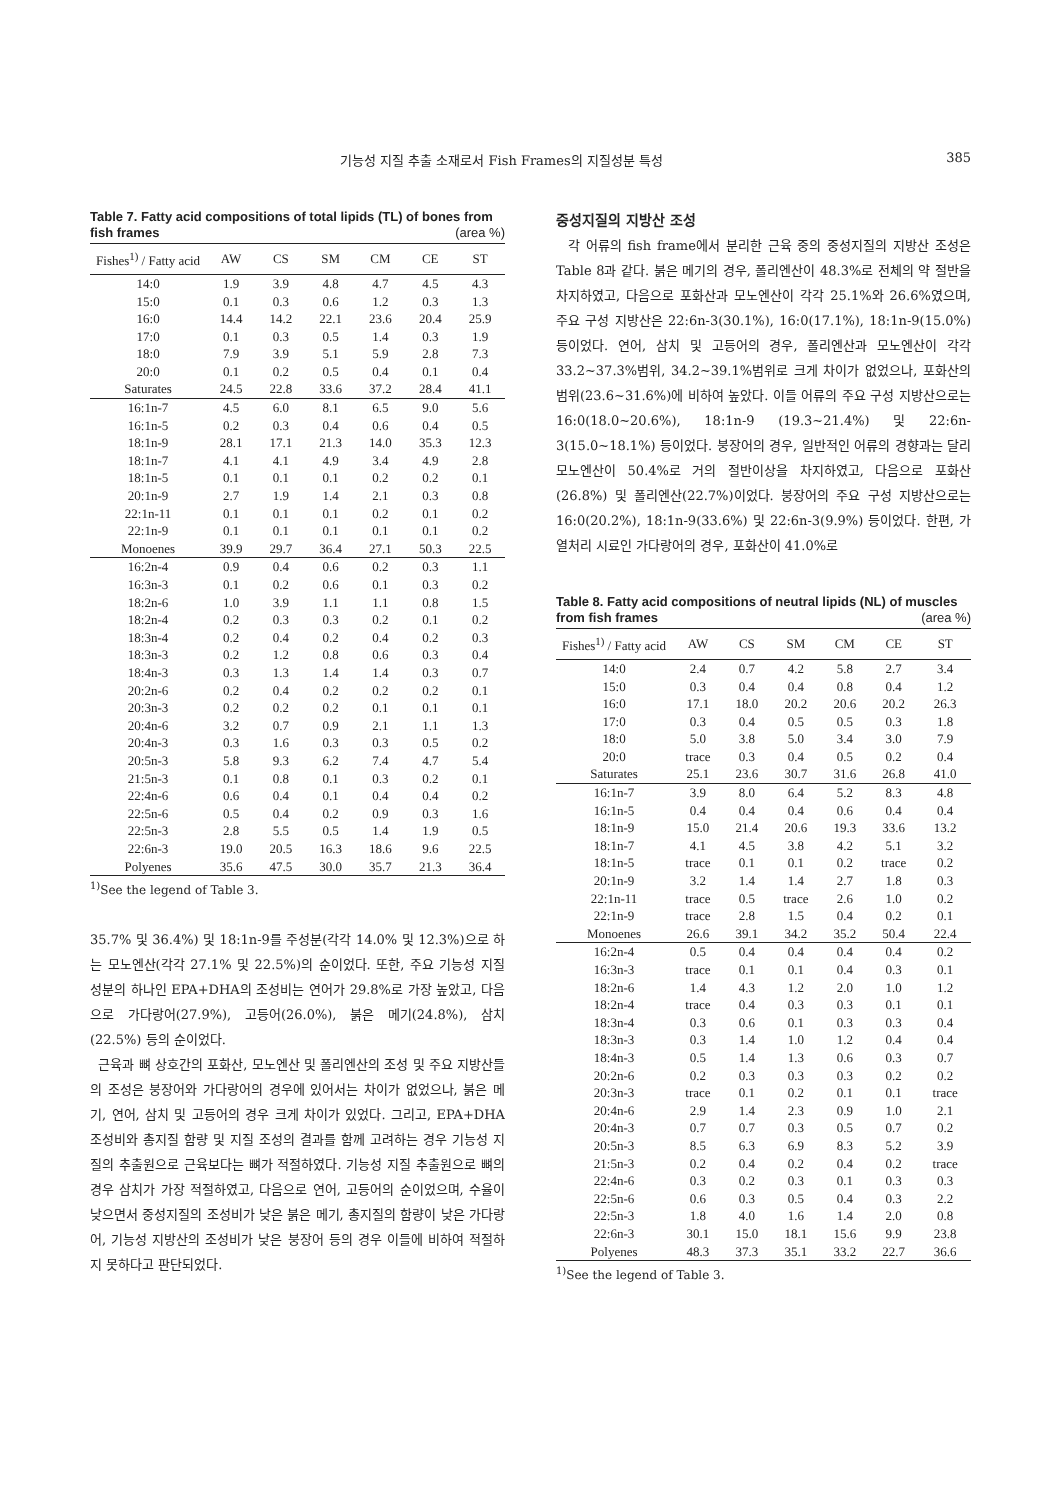기능성 지질 추출 소재로서 Fish Frames의 지질성분 특성 385
Table 7. Fatty acid compositions of total lipids (TL) of bones from fish frames (area %)
| Fishes<sup>1)</sup> / Fatty acid | AW | CS | SM | CM | CE | ST |
| --- | --- | --- | --- | --- | --- | --- |
| 14:0 | 1.9 | 3.9 | 4.8 | 4.7 | 4.5 | 4.3 |
| 15:0 | 0.1 | 0.3 | 0.6 | 1.2 | 0.3 | 1.3 |
| 16:0 | 14.4 | 14.2 | 22.1 | 23.6 | 20.4 | 25.9 |
| 17:0 | 0.1 | 0.3 | 0.5 | 1.4 | 0.3 | 1.9 |
| 18:0 | 7.9 | 3.9 | 5.1 | 5.9 | 2.8 | 7.3 |
| 20:0 | 0.1 | 0.2 | 0.5 | 0.4 | 0.1 | 0.4 |
| Saturates | 24.5 | 22.8 | 33.6 | 37.2 | 28.4 | 41.1 |
| 16:1n-7 | 4.5 | 6.0 | 8.1 | 6.5 | 9.0 | 5.6 |
| 16:1n-5 | 0.2 | 0.3 | 0.4 | 0.6 | 0.4 | 0.5 |
| 18:1n-9 | 28.1 | 17.1 | 21.3 | 14.0 | 35.3 | 12.3 |
| 18:1n-7 | 4.1 | 4.1 | 4.9 | 3.4 | 4.9 | 2.8 |
| 18:1n-5 | 0.1 | 0.1 | 0.1 | 0.2 | 0.2 | 0.1 |
| 20:1n-9 | 2.7 | 1.9 | 1.4 | 2.1 | 0.3 | 0.8 |
| 22:1n-11 | 0.1 | 0.1 | 0.1 | 0.2 | 0.1 | 0.2 |
| 22:1n-9 | 0.1 | 0.1 | 0.1 | 0.1 | 0.1 | 0.2 |
| Monoenes | 39.9 | 29.7 | 36.4 | 27.1 | 50.3 | 22.5 |
| 16:2n-4 | 0.9 | 0.4 | 0.6 | 0.2 | 0.3 | 1.1 |
| 16:3n-3 | 0.1 | 0.2 | 0.6 | 0.1 | 0.3 | 0.2 |
| 18:2n-6 | 1.0 | 3.9 | 1.1 | 1.1 | 0.8 | 1.5 |
| 18:2n-4 | 0.2 | 0.3 | 0.3 | 0.2 | 0.1 | 0.2 |
| 18:3n-4 | 0.2 | 0.4 | 0.2 | 0.4 | 0.2 | 0.3 |
| 18:3n-3 | 0.2 | 1.2 | 0.8 | 0.6 | 0.3 | 0.4 |
| 18:4n-3 | 0.3 | 1.3 | 1.4 | 1.4 | 0.3 | 0.7 |
| 20:2n-6 | 0.2 | 0.4 | 0.2 | 0.2 | 0.2 | 0.1 |
| 20:3n-3 | 0.2 | 0.2 | 0.2 | 0.1 | 0.1 | 0.1 |
| 20:4n-6 | 3.2 | 0.7 | 0.9 | 2.1 | 1.1 | 1.3 |
| 20:4n-3 | 0.3 | 1.6 | 0.3 | 0.3 | 0.5 | 0.2 |
| 20:5n-3 | 5.8 | 9.3 | 6.2 | 7.4 | 4.7 | 5.4 |
| 21:5n-3 | 0.1 | 0.8 | 0.1 | 0.3 | 0.2 | 0.1 |
| 22:4n-6 | 0.6 | 0.4 | 0.1 | 0.4 | 0.4 | 0.2 |
| 22:5n-6 | 0.5 | 0.4 | 0.2 | 0.9 | 0.3 | 1.6 |
| 22:5n-3 | 2.8 | 5.5 | 0.5 | 1.4 | 1.9 | 0.5 |
| 22:6n-3 | 19.0 | 20.5 | 16.3 | 18.6 | 9.6 | 22.5 |
| Polyenes | 35.6 | 47.5 | 30.0 | 35.7 | 21.3 | 36.4 |
<sup>1)</sup> See the legend of Table 3.
35.7% 및 36.4%) 및 18:1n-9를 주성분(각각 14.0% 및 12.3%)으로 하는 모노엔산(각각 27.1% 및 22.5%)의 순이었다. 또한, 주요 기능성 지질 성분의 하나인 EPA+DHA의 조성비는 연어가 29.8%로 가장 높았고, 다음으로 가다랑어(27.9%), 고등어(26.0%), 붉은 메기(24.8%), 삼치(22.5%) 등의 순이었다.
근육과 뼈 상호간의 포화산, 모노엔산 및 폴리엔산의 조성 및 주요 지방산들의 조성은 붕장어와 가다랑어의 경우에 있어서는 차이가 없었으나, 붉은 메기, 연어, 삼치 및 고등어의 경우 크게 차이가 있었다. 그리고, EPA+DHA 조성비와 총지질 함량 및 지질 조성의 결과를 함께 고려하는 경우 기능성 지질의 추출원으로 근육보다는 뼈가 적절하였다. 기능성 지질 추출원으로 뼈의 경우 삼치가 가장 적절하였고, 다음으로 연어, 고등어의 순이었으며, 수율이 낮으면서 중성지질의 조성비가 낮은 붉은 메기, 총지질의 함량이 낮은 가다랑어, 기능성 지방산의 조성비가 낮은 붕장어 등의 경우 이들에 비하여 적절하지 못하다고 판단되었다.
중성지질의 지방산 조성
각 어류의 fish frame에서 분리한 근육 중의 중성지질의 지방산 조성은 Table 8과 같다. 붉은 메기의 경우, 폴리엔산이 48.3%로 전체의 약 절반을 차지하였고, 다음으로 포화산과 모노엔산이 각각 25.1%와 26.6%였으며, 주요 구성 지방산은 22:6n-3(30.1%), 16:0(17.1%), 18:1n-9(15.0%) 등이었다. 연어, 삼치 및 고등어의 경우, 폴리엔산과 모노엔산이 각각 33.2~37.3%범위, 34.2~39.1%범위로 크게 차이가 없었으나, 포화산의 범위(23.6~31.6%)에 비하여 높았다. 이들 어류의 주요 구성 지방산으로는 16:0(18.0~20.6%), 18:1n-9 (19.3~21.4%) 및 22:6n-3(15.0~18.1%) 등이었다. 붕장어의 경우, 일반적인 어류의 경향과는 달리 모노엔산이 50.4%로 거의 절반이상을 차지하였고, 다음으로 포화산(26.8%) 및 폴리엔산(22.7%)이었다. 붕장어의 주요 구성 지방산으로는 16:0(20.2%), 18:1n-9(33.6%) 및 22:6n-3(9.9%) 등이었다. 한편, 가열처리 시료인 가다랑어의 경우, 포화산이 41.0%로
Table 8. Fatty acid compositions of neutral lipids (NL) of muscles from fish frames (area %)
| Fishes<sup>1)</sup> / Fatty acid | AW | CS | SM | CM | CE | ST |
| --- | --- | --- | --- | --- | --- | --- |
| 14:0 | 2.4 | 0.7 | 4.2 | 5.8 | 2.7 | 3.4 |
| 15:0 | 0.3 | 0.4 | 0.4 | 0.8 | 0.4 | 1.2 |
| 16:0 | 17.1 | 18.0 | 20.2 | 20.6 | 20.2 | 26.3 |
| 17:0 | 0.3 | 0.4 | 0.5 | 0.5 | 0.3 | 1.8 |
| 18:0 | 5.0 | 3.8 | 5.0 | 3.4 | 3.0 | 7.9 |
| 20:0 | trace | 0.3 | 0.4 | 0.5 | 0.2 | 0.4 |
| Saturates | 25.1 | 23.6 | 30.7 | 31.6 | 26.8 | 41.0 |
| 16:1n-7 | 3.9 | 8.0 | 6.4 | 5.2 | 8.3 | 4.8 |
| 16:1n-5 | 0.4 | 0.4 | 0.4 | 0.6 | 0.4 | 0.4 |
| 18:1n-9 | 15.0 | 21.4 | 20.6 | 19.3 | 33.6 | 13.2 |
| 18:1n-7 | 4.1 | 4.5 | 3.8 | 4.2 | 5.1 | 3.2 |
| 18:1n-5 | trace | 0.1 | 0.1 | 0.2 | trace | 0.2 |
| 20:1n-9 | 3.2 | 1.4 | 1.4 | 2.7 | 1.8 | 0.3 |
| 22:1n-11 | trace | 0.5 | trace | 2.6 | 1.0 | 0.2 |
| 22:1n-9 | trace | 2.8 | 1.5 | 0.4 | 0.2 | 0.1 |
| Monoenes | 26.6 | 39.1 | 34.2 | 35.2 | 50.4 | 22.4 |
| 16:2n-4 | 0.5 | 0.4 | 0.4 | 0.4 | 0.4 | 0.2 |
| 16:3n-3 | trace | 0.1 | 0.1 | 0.4 | 0.3 | 0.1 |
| 18:2n-6 | 1.4 | 4.3 | 1.2 | 2.0 | 1.0 | 1.2 |
| 18:2n-4 | trace | 0.4 | 0.3 | 0.3 | 0.1 | 0.1 |
| 18:3n-4 | 0.3 | 0.6 | 0.1 | 0.3 | 0.3 | 0.4 |
| 18:3n-3 | 0.3 | 1.4 | 1.0 | 1.2 | 0.4 | 0.4 |
| 18:4n-3 | 0.5 | 1.4 | 1.3 | 0.6 | 0.3 | 0.7 |
| 20:2n-6 | 0.2 | 0.3 | 0.3 | 0.3 | 0.2 | 0.2 |
| 20:3n-3 | trace | 0.1 | 0.2 | 0.1 | 0.1 | trace |
| 20:4n-6 | 2.9 | 1.4 | 2.3 | 0.9 | 1.0 | 2.1 |
| 20:4n-3 | 0.7 | 0.7 | 0.3 | 0.5 | 0.7 | 0.2 |
| 20:5n-3 | 8.5 | 6.3 | 6.9 | 8.3 | 5.2 | 3.9 |
| 21:5n-3 | 0.2 | 0.4 | 0.2 | 0.4 | 0.2 | trace |
| 22:4n-6 | 0.3 | 0.2 | 0.3 | 0.1 | 0.3 | 0.3 |
| 22:5n-6 | 0.6 | 0.3 | 0.5 | 0.4 | 0.3 | 2.2 |
| 22:5n-3 | 1.8 | 4.0 | 1.6 | 1.4 | 2.0 | 0.8 |
| 22:6n-3 | 30.1 | 15.0 | 18.1 | 15.6 | 9.9 | 23.8 |
| Polyenes | 48.3 | 37.3 | 35.1 | 33.2 | 22.7 | 36.6 |
<sup>1)</sup> See the legend of Table 3.